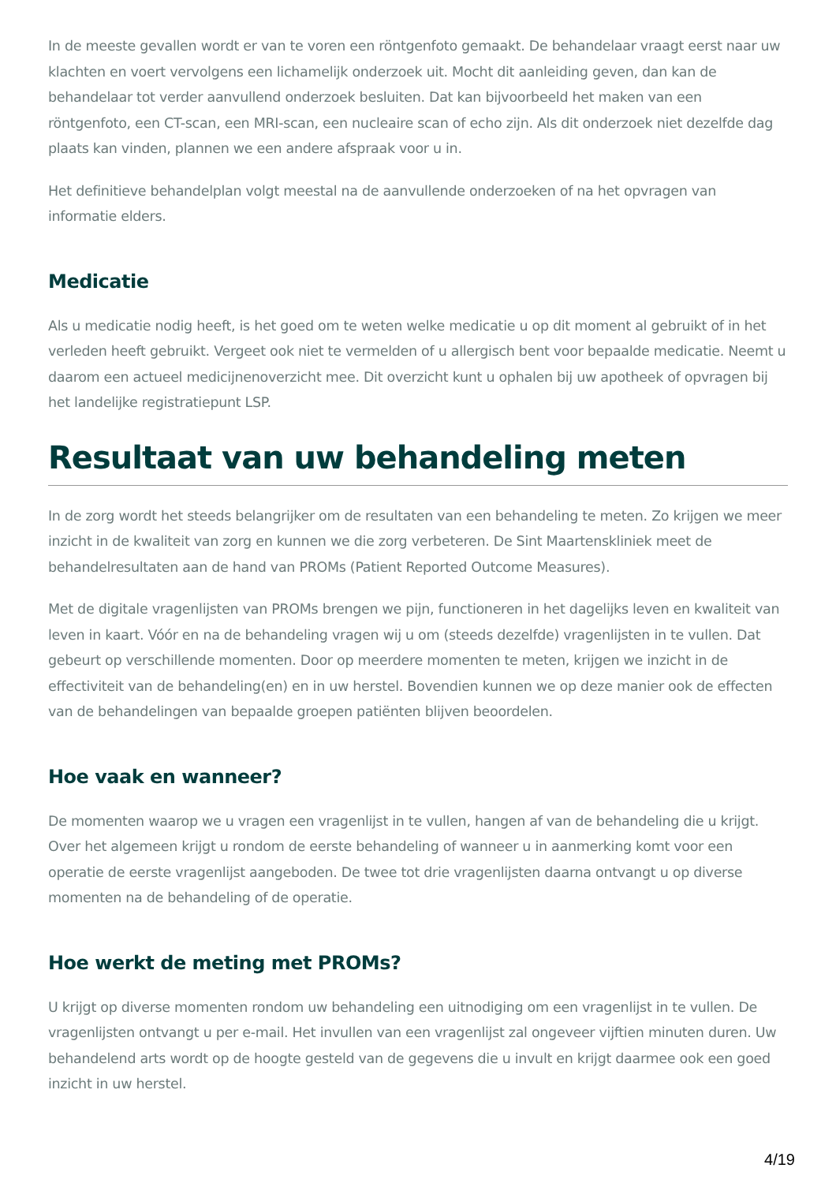In de meeste gevallen wordt er van te voren een röntgenfoto gemaakt. De behandelaar vraagt eerst naar uw klachten en voert vervolgens een lichamelijk onderzoek uit. Mocht dit aanleiding geven, dan kan de behandelaar tot verder aanvullend onderzoek besluiten. Dat kan bijvoorbeeld het maken van een röntgenfoto, een CT-scan, een MRI-scan, een nucleaire scan of echo zijn. Als dit onderzoek niet dezelfde dag plaats kan vinden, plannen we een andere afspraak voor u in.
Het definitieve behandelplan volgt meestal na de aanvullende onderzoeken of na het opvragen van informatie elders.
Medicatie
Als u medicatie nodig heeft, is het goed om te weten welke medicatie u op dit moment al gebruikt of in het verleden heeft gebruikt. Vergeet ook niet te vermelden of u allergisch bent voor bepaalde medicatie. Neemt u daarom een actueel medicijnenoverzicht mee. Dit overzicht kunt u ophalen bij uw apotheek of opvragen bij het landelijke registratiepunt LSP.
Resultaat van uw behandeling meten
In de zorg wordt het steeds belangrijker om de resultaten van een behandeling te meten. Zo krijgen we meer inzicht in de kwaliteit van zorg en kunnen we die zorg verbeteren. De Sint Maartenskliniek meet de behandelresultaten aan de hand van PROMs (Patient Reported Outcome Measures).
Met de digitale vragenlijsten van PROMs brengen we pijn, functioneren in het dagelijks leven en kwaliteit van leven in kaart. Vóór en na de behandeling vragen wij u om (steeds dezelfde) vragenlijsten in te vullen. Dat gebeurt op verschillende momenten. Door op meerdere momenten te meten, krijgen we inzicht in de effectiviteit van de behandeling(en) en in uw herstel. Bovendien kunnen we op deze manier ook de effecten van de behandelingen van bepaalde groepen patiënten blijven beoordelen.
Hoe vaak en wanneer?
De momenten waarop we u vragen een vragenlijst in te vullen, hangen af van de behandeling die u krijgt. Over het algemeen krijgt u rondom de eerste behandeling of wanneer u in aanmerking komt voor een operatie de eerste vragenlijst aangeboden. De twee tot drie vragenlijsten daarna ontvangt u op diverse momenten na de behandeling of de operatie.
Hoe werkt de meting met PROMs?
U krijgt op diverse momenten rondom uw behandeling een uitnodiging om een vragenlijst in te vullen. De vragenlijsten ontvangt u per e-mail. Het invullen van een vragenlijst zal ongeveer vijftien minuten duren. Uw behandelend arts wordt op de hoogte gesteld van de gegevens die u invult en krijgt daarmee ook een goed inzicht in uw herstel.
4/19